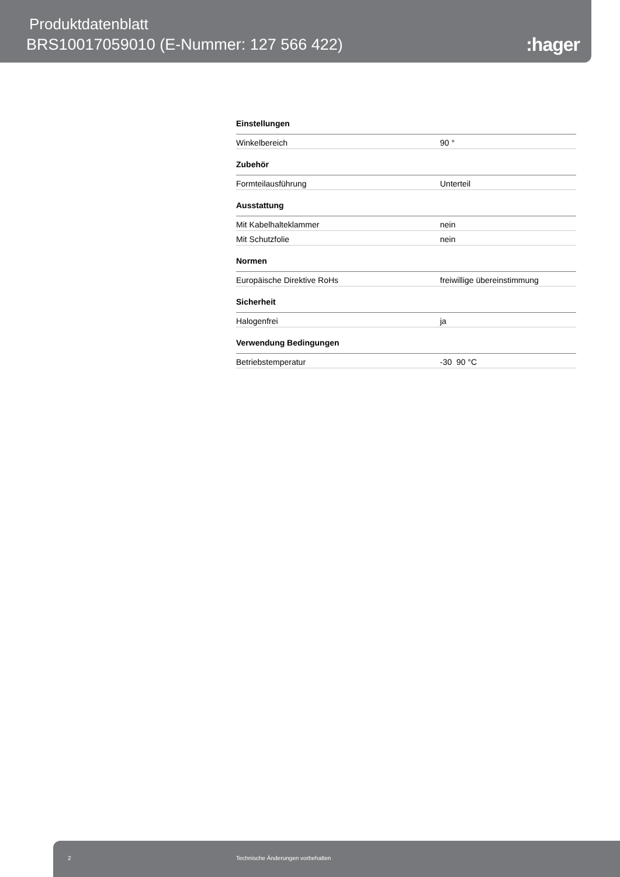Produktdatenblatt
BRS10017059010 (E-Nummer: 127 566 422)
:hager
| Einstellungen | |
| --- | --- |
| Winkelbereich | 90 ° |
| Zubehör | |
| Formteilausführung | Unterteil |
| Ausstattung | |
| Mit Kabelhalteklammer | nein |
| Mit Schutzfolie | nein |
| Normen | |
| Europäische Direktive RoHs | freiwillige übereinstimmung |
| Sicherheit | |
| Halogenfrei | ja |
| Verwendung Bedingungen | |
| Betriebstemperatur | -30 90 °C |
2 Technische Änderungen vorbehalten